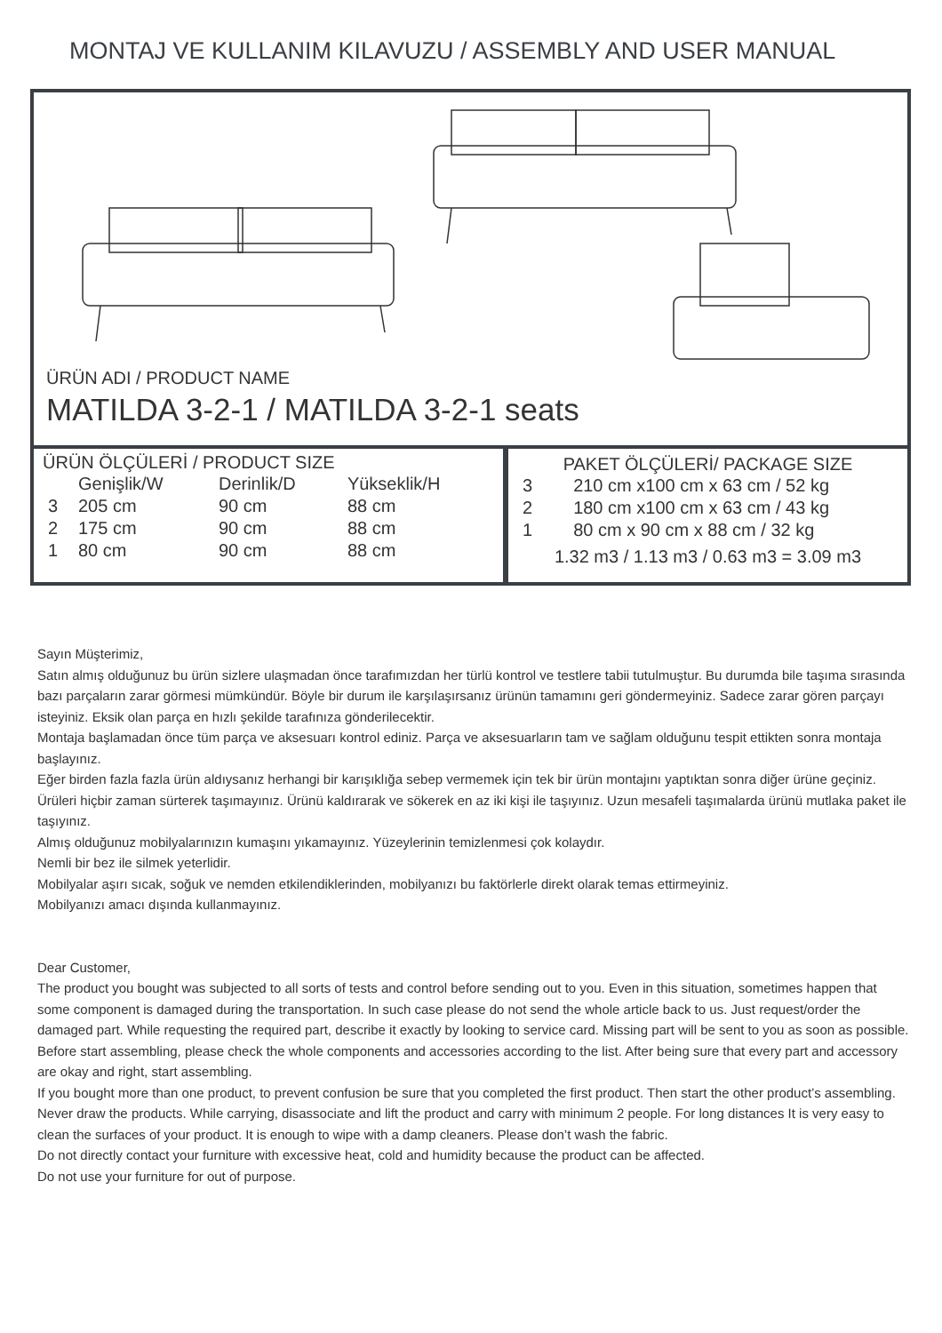MONTAJ VE KULLANIM KILAVUZU / ASSEMBLY AND USER MANUAL
ÜRÜN ADI / PRODUCT NAME
MATILDA 3-2-1 / MATILDA 3-2-1 seats
ÜRÜN ÖLÇÜLERİ / PRODUCT SIZE
| | Genişlik/W | Derinlik/D | Yükseklik/H |
| --- | --- | --- | --- |
| 3 | 205 cm | 90 cm | 88 cm |
| 2 | 175 cm | 90 cm | 88 cm |
| 1 | 80 cm | 90 cm | 88 cm |
PAKET ÖLÇÜLERİ/ PACKAGE SIZE
| 3 | 210 cm x100 cm x 63 cm / 52 kg |
| 2 | 180 cm x100 cm x 63 cm / 43 kg |
| 1 | 80 cm x 90 cm x 88 cm / 32 kg |
1.32 m3 / 1.13 m3 / 0.63 m3 = 3.09 m3
Sayın Müşterimiz,
Satın almış olduğunuz bu ürün sizlere ulaşmadan önce tarafımızdan her türlü kontrol ve testlere tabii tutulmuştur. Bu durumda bile taşıma sırasında bazı parçaların zarar görmesi mümkündür. Böyle bir durum ile karşılaşırsanız ürünün tamamını geri göndermeyiniz. Sadece zarar gören parçayı isteyiniz. Eksik olan parça en hızlı şekilde tarafınıza gönderilecektir.
Montaja başlamadan önce tüm parça ve aksesuarı kontrol ediniz. Parça ve aksesuarların tam ve sağlam olduğunu tespit ettikten sonra montaja başlayınız.
Eğer birden fazla fazla ürün aldıysanız herhangi bir karışıklığa sebep vermemek için tek bir ürün montajını yaptıktan sonra diğer ürüne geçiniz.
Ürüleri hiçbir zaman sürterek taşımayınız. Ürünü kaldırarak ve sökerek en az iki kişi ile taşıyınız. Uzun mesafeli taşımalarda ürünü mutlaka paket ile taşıyınız.
Almış olduğunuz mobilyalarınızın kumaşını yıkamayınız. Yüzeylerinin temizlenmesi çok kolaydır.
Nemli bir bez ile silmek yeterlidir.
Mobilyalar aşırı sıcak, soğuk ve nemden etkilendiklerinden, mobilyanızı bu faktörlerle direkt olarak temas ettirmeyiniz.
Mobilyanızı amacı dışında kullanmayınız.
Dear Customer,
The product you bought was subjected to all sorts of tests and control before sending out to you. Even in this situation, sometimes happen that some component is damaged during the transportation. In such case please do not send the whole article back to us. Just request/order the damaged part. While requesting the required part, describe it exactly by looking to service card. Missing part will be sent to you as soon as possible.
Before start assembling, please check the whole components and accessories according to the list. After being sure that every part and accessory are okay and right, start assembling.
If you bought more than one product, to prevent confusion be sure that you completed the first product. Then start the other product’s assembling.
Never draw the products. While carrying, disassociate and lift the product and carry with minimum 2 people. For long distances It is very easy to clean the surfaces of your product. It is enough to wipe with a damp cleaners. Please don’t wash the fabric.
Do not directly contact your furniture with excessive heat, cold and humidity because the product can be affected.
Do not use your furniture for out of purpose.